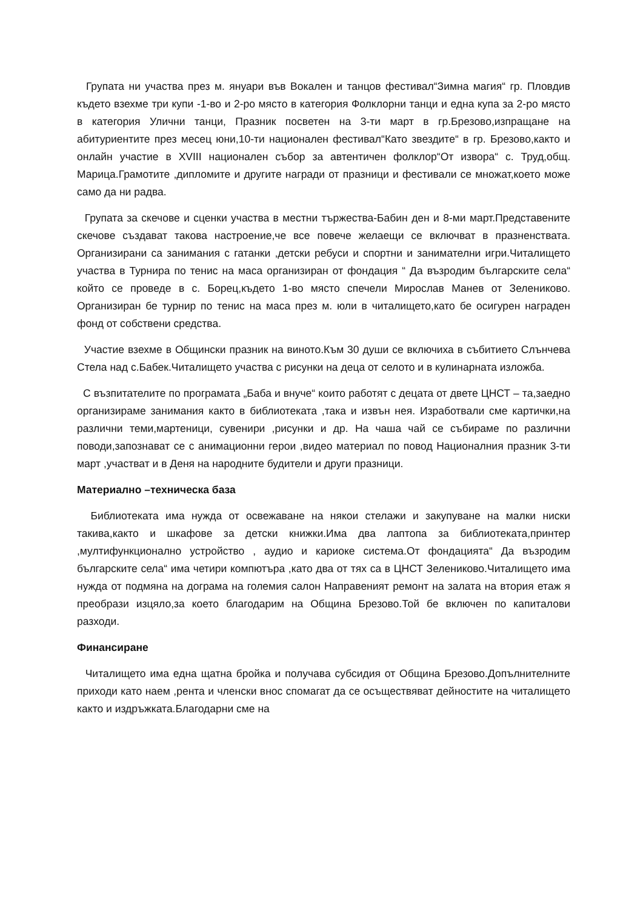Групата ни участва през м. януари във Вокален и танцов фестивал“Зимна магия“ гр. Пловдив където взехме три купи -1-во и 2-ро място в категория Фолклорни танци и една купа за 2-ро място в категория Улични танци, Празник посветен на 3-ти март в гр.Брезово,изпращане на абитуриентите през месец юни,10-ти национален фестивал“Като звездите“ в гр. Брезово,както и онлайн участие в XVIII национален събор за автентичен фолклор“От извора“ с. Труд,общ. Марица.Грамотите ,дипломите и другите награди от празници и фестивали се множат,което може само да ни радва.
Групата за скечове и сценки участва в местни тържества-Бабин ден и 8-ми март.Представените скечове създават такова настроение,че все повече желаещи се включват в празненствата. Организирани са занимания с гатанки ,детски ребуси и спортни и занимателни игри.Читалището участва в Турнира по тенис на маса организиран от фондация “ Да възродим българските села“ който се проведе в с. Борец,където 1-во място спечели Мирослав Манев от Зелениково. Организиран бе турнир по тенис на маса през м. юли в читалището,като бе осигурен награден фонд от собствени средства.
Участие взехме в Общински празник на виното.Към 30 души се включиха в събитието Слънчева Стела над с.Бабек.Читалището участва с рисунки на деца от селото и в кулинарната изложба.
С възпитателите по програмата „Баба и внуче“ които работят с децата от двете ЦНСТ – та,заедно организираме занимания както в библиотеката ,така и извън нея. Изработвали сме картички,на различни теми,мартеници, сувенири ,рисунки и др. На чаша чай се събираме по различни поводи,запознават се с анимационни герои ,видео материал по повод Националния празник 3-ти март ,участват и в Деня на народните будители и други празници.
Материално –техническа база
Библиотеката има нужда от освежаване на някои стелажи и закупуване на малки ниски такива,както и шкафове за детски книжки.Има два лаптопа за библиотеката,принтер ,мултифункционално устройство , аудио и кариоке система.От фондацията“ Да възродим българските села“ има четири компютъра ,като два от тях са в ЦНСТ Зелениково.Читалището има нужда от подмяна на дограма на големия салон Направеният ремонт на залата на втория етаж я преобрази изцяло,за което благодарим на Община Брезово.Той бе включен по капиталови разходи.
Финансиране
Читалището има една щатна бройка и получава субсидия от Община Брезово.Допълнителните приходи като наем ,рента и членски внос спомагат да се осъществяват дейностите на читалището както и издръжката.Благодарни сме на